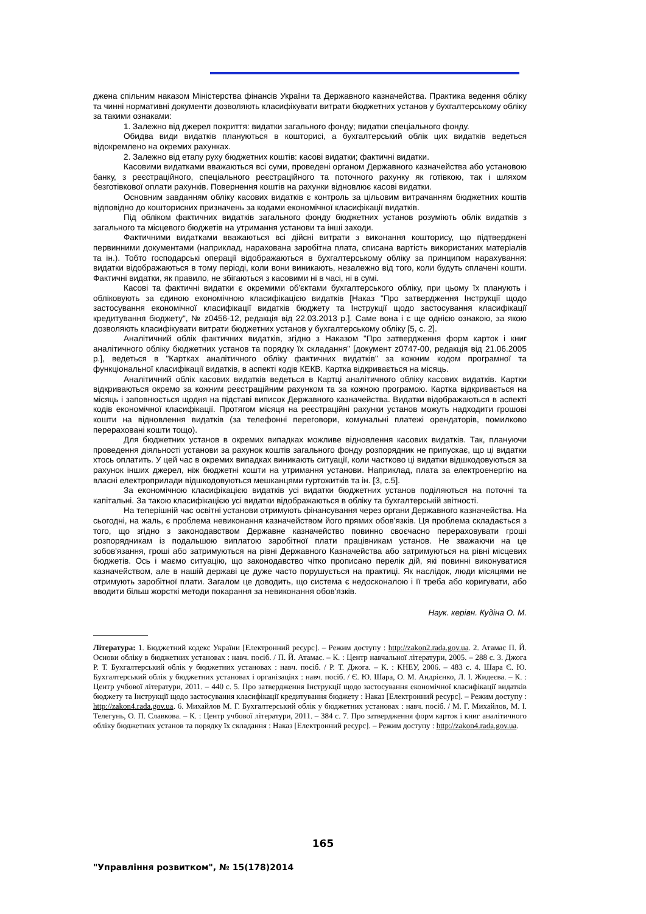джена спільним наказом Міністерства фінансів України та Державного казначейства. Практика ведення обліку та чинні нормативні документи дозволяють класифікувати витрати бюджетних установ у бухгалтерському обліку за такими ознаками:
1. Залежно від джерел покриття: видатки загального фонду; видатки спеціального фонду.
Обидва види видатків плануються в кошторисі, а бухгалтерський облік цих видатків ведеться відокремлено на окремих рахунках.
2. Залежно від етапу руху бюджетних коштів: касові видатки; фактичні видатки.
Касовими видатками вважаються всі суми, проведені органом Державного казначейства або установою банку, з реєстраційного, спеціального реєстраційного та поточного рахунку як готівкою, так і шляхом безготівкової оплати рахунків. Повернення коштів на рахунки відновлює касові видатки.
Основним завданням обліку касових видатків є контроль за цільовим витрачанням бюджетних коштів відповідно до кошторисних призначень за кодами економічної класифікації видатків.
Під обліком фактичних видатків загального фонду бюджетних установ розуміють облік видатків з загального та місцевого бюджетів на утримання установи та інші заходи.
Фактичними видатками вважаються всі дійсні витрати з виконання кошторису, що підтверджені первинними документами (наприклад, нарахована заробітна плата, списана вартість використаних матеріалів та ін.). Тобто господарські операції відображаються в бухгалтерському обліку за принципом нарахування: видатки відображаються в тому періоді, коли вони виникають, незалежно від того, коли будуть сплачені кошти. Фактичні видатки, як правило, не збігаються з касовими ні в часі, ні в сумі.
Касові та фактичні видатки є окремими об'єктами бухгалтерського обліку, при цьому їх планують і обліковують за єдиною економічною класифікацією видатків [Наказ "Про затвердження Інструкції щодо застосування економічної класифікації видатків бюджету та Інструкції щодо застосування класифікації кредитування бюджету", № z0456-12, редакція від 22.03.2013 р.]. Саме вона і є ще однією ознакою, за якою дозволяють класифікувати витрати бюджетних установ у бухгалтерському обліку [5, с. 2].
Аналітичний облік фактичних видатків, згідно з Наказом "Про затвердження форм карток і книг аналітичного обліку бюджетних установ та порядку їх складання" [документ z0747-00, редакція від 21.06.2005 р.], ведеться в "Картках аналітичного обліку фактичних видатків" за кожним кодом програмної та функціональної класифікації видатків, в аспекті кодів КЕКВ. Картка відкривається на місяць.
Аналітичний облік касових видатків ведеться в Картці аналітичного обліку касових видатків. Картки відкриваються окремо за кожним реєстраційним рахунком та за кожною програмою. Картка відкривається на місяць і заповнюється щодня на підставі виписок Державного казначейства. Видатки відображаються в аспекті кодів економічної класифікації. Протягом місяця на реєстраційні рахунки установ можуть надходити грошові кошти на відновлення видатків (за телефонні переговори, комунальні платежі орендаторів, помилково перераховані кошти тощо).
Для бюджетних установ в окремих випадках можливе відновлення касових видатків. Так, плануючи проведення діяльності установи за рахунок коштів загального фонду розпорядник не припускає, що ці видатки хтось оплатить. У цей час в окремих випадках виникають ситуації, коли частково ці видатки відшкодовуються за рахунок інших джерел, ніж бюджетні кошти на утримання установи. Наприклад, плата за електроенергію на власні електроприлади відшкодовуються мешканцями гуртожитків та ін. [3, с.5].
За економічною класифікацією видатків усі видатки бюджетних установ поділяються на поточні та капітальні. За такою класифікацією усі видатки відображаються в обліку та бухгалтерській звітності.
На теперішній час освітні установи отримують фінансування через органи Державного казначейства. На сьогодні, на жаль, є проблема невиконання казначейством його прямих обов'язків. Ця проблема складається з того, що згідно з законодавством Державне казначейство повинно своєчасно перераховувати гроші розпорядникам із подальшою виплатою заробітної плати працівникам установ. Не зважаючи на це зобов'язання, гроші або затримуються на рівні Державного Казначейства або затримуються на рівні місцевих бюджетів. Ось і маємо ситуацію, що законодавство чітко прописано перелік дій, які повинні виконуватися казначейством, але в нашій державі це дуже часто порушується на практиці. Як наслідок, люди місяцями не отримують заробітної плати. Загалом це доводить, що система є недосконалою і її треба або коригувати, або вводити більш жорсткі методи покарання за невиконання обов'язків.
Наук. керівн. Кудіна О. М.
Література: 1. Бюджетний кодекс України [Електронний ресурс]. – Режим доступу : http://zakon2.rada.gov.ua. 2. Атамас П. Й. Основи обліку в бюджетних установах : навч. посіб. / П. Й. Атамас. – К. : Центр навчальної літератури, 2005. – 288 с. 3. Джога Р. Т. Бухгалтерський облік у бюджетних установах : навч. посіб. / Р. Т. Джога. – К. : КНЕУ, 2006. – 483 с. 4. Шара Є. Ю. Бухгалтерський облік у бюджетних установах і організаціях : навч. посіб. / Є. Ю. Шара, О. М. Андрієнко, Л. І. Жидеєва. – К. : Центр учбової літератури, 2011. – 440 с. 5. Про затвердження Інструкції щодо застосування економічної класифікації видатків бюджету та Інструкції щодо застосування класифікації кредитування бюджету : Наказ [Електронний ресурс]. – Режим доступу : http://zakon4.rada.gov.ua. 6. Михайлов М. Г. Бухгалтерський облік у бюджетних установах : навч. посіб. / М. Г. Михайлов, М. І. Телегунь, О. П. Славкова. – К. : Центр учбової літератури, 2011. – 384 с. 7. Про затвердження форм карток і книг аналітичного обліку бюджетних установ та порядку їх складання : Наказ [Електронний ресурс]. – Режим доступу : http://zakon4.rada.gov.ua.
165
"Управління розвитком", № 15(178)2014